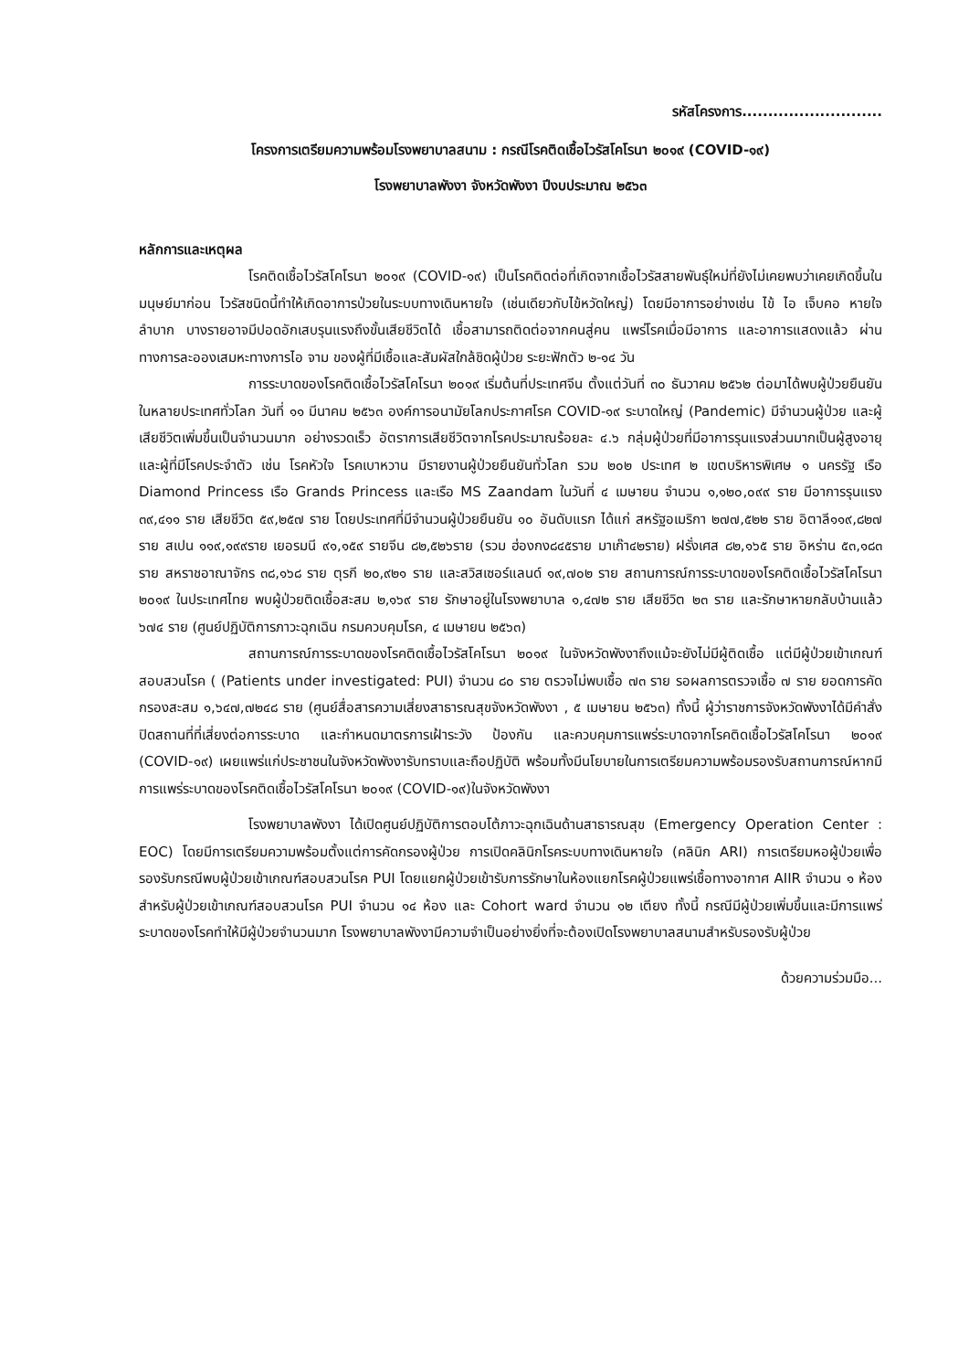รหัสโครงการ...........................
โครงการเตรียมความพร้อมโรงพยาบาลสนาม : กรณีโรคติดเชื้อไวรัสโคโรนา ๒๐๑๙ (COVID-๑๙)
โรงพยาบาลพังงา จังหวัดพังงา ปีงบประมาณ ๒๕๖๓
หลักการและเหตุผล
โรคติดเชื้อไวรัสโคโรนา ๒๐๑๙ (COVID-๑๙) เป็นโรคติดต่อที่เกิดจากเชื้อไวรัสสายพันธุ์ใหม่ที่ยังไม่เคยพบว่าเคยเกิดขึ้นในมนุษย์มาก่อน ไวรัสชนิดนี้ทำให้เกิดอาการป่วยในระบบทางเดินหายใจ (เช่นเดียวกับไข้หวัดใหญ่) โดยมีอาการอย่างเช่น ไข้ ไอ เจ็บคอ หายใจลำบาก บางรายอาจมีปอดอักเสบรุนแรงถึงขั้นเสียชีวิตได้ เชื้อสามารถติดต่อจากคนสู่คน แพร่โรคเมื่อมีอาการ และอาการแสดงแล้ว ผ่านทางการละอองเสมหะทางการไอ จาม ของผู้ที่มีเชื้อและสัมผัสใกล้ชิดผู้ป่วย ระยะฟักตัว ๒-๑๔ วัน
การระบาดของโรคติดเชื้อไวรัสโคโรนา ๒๐๑๙ เริ่มต้นที่ประเทศจีน ตั้งแต่วันที่ ๓๐ ธันวาคม ๒๕๖๒ ต่อมาได้พบผู้ป่วยยืนยันในหลายประเทศทั่วโลก วันที่ ๑๑ มีนาคม ๒๕๖๓ องค์การอนามัยโลกประกาศโรค COVID-๑๙ ระบาดใหญ่ (Pandemic) มีจำนวนผู้ป่วย และผู้เสียชีวิตเพิ่มขึ้นเป็นจำนวนมาก อย่างรวดเร็ว อัตราการเสียชีวิตจากโรคประมาณร้อยละ ๔.๖ กลุ่มผู้ป่วยที่มีอาการรุนแรงส่วนมากเป็นผู้สูงอายุ และผู้ที่มีโรคประจำตัว เช่น โรคหัวใจ โรคเบาหวาน มีรายงานผู้ป่วยยืนยันทั่วโลก รวม ๒๐๒ ประเทศ ๒ เขตบริหารพิเศษ ๑ นครรัฐ เรือ Diamond Princess เรือ Grands Princess และเรือ MS Zaandam ในวันที่ ๔ เมษายน จำนวน ๑,๑๒๐,๐๙๙ ราย มีอาการรุนแรง ๓๙,๔๑๑ ราย เสียชีวิต ๕๙,๒๕๗ ราย โดยประเทศที่มีจำนวนผู้ป่วยยืนยัน ๑๐ อันดับแรก ได้แก่ สหรัฐอเมริกา ๒๗๗,๕๒๒ ราย อิตาลี๑๑๙,๘๒๗ ราย สเปน ๑๑๙,๑๙๙ราย เยอรมนี ๙๑,๑๕๙ รายจีน ๘๒,๕๒๖ราย (รวม ฮ่องกง๘๔๕ราย มาเก๊า๔๒ราย) ฝรั่งเศส ๘๒,๑๖๕ ราย อิหร่าน ๕๓,๑๘๓ ราย สหราชอาณาจักร ๓๘,๑๖๘ ราย ตุรกี ๒๐,๙๒๑ ราย และสวิสเซอร์แลนด์ ๑๙,๗๐๒ ราย สถานการณ์การระบาดของโรคติดเชื้อไวรัสโคโรนา ๒๐๑๙ ในประเทศไทย พบผู้ป่วยติดเชื้อสะสม ๒,๑๖๙ ราย รักษาอยู่ในโรงพยาบาล ๑,๔๗๒ ราย เสียชีวิต ๒๓ ราย และรักษาหายกลับบ้านแล้ว ๖๗๔ ราย (ศูนย์ปฏิบัติการภาวะฉุกเฉิน กรมควบคุมโรค, ๔ เมษายน ๒๕๖๓)
สถานการณ์การระบาดของโรคติดเชื้อไวรัสโคโรนา ๒๐๑๙ ในจังหวัดพังงาถึงแม้จะยังไม่มีผู้ติดเชื้อ แต่มีผู้ป่วยเข้าเกณฑ์สอบสวนโรค ( (Patients under investigated: PUI) จำนวน ๘๐ ราย ตรวจไม่พบเชื้อ ๗๓ ราย รอผลการตรวจเชื้อ ๗ ราย ยอดการคัดกรองสะสม ๑,๖๔๗,๗๒๔๘ ราย (ศูนย์สื่อสารความเสี่ยงสาธารณสุขจังหวัดพังงา , ๕ เมษายน ๒๕๖๓) ทั้งนี้ ผู้ว่าราชการจังหวัดพังงาได้มีคำสั่งปิดสถานที่ที่เสี่ยงต่อการระบาด และกำหนดมาตรการเฝ้าระวัง ป้องกัน และควบคุมการแพร่ระบาดจากโรคติดเชื้อไวรัสโคโรนา ๒๐๑๙ (COVID-๑๙) เผยแพร่แก่ประชาชนในจังหวัดพังงารับทราบและถือปฏิบัติ พร้อมทั้งมีนโยบายในการเตรียมความพร้อมรองรับสถานการณ์หากมีการแพร่ระบาดของโรคติดเชื้อไวรัสโคโรนา ๒๐๑๙ (COVID-๑๙)ในจังหวัดพังงา
โรงพยาบาลพังงา ได้เปิดศูนย์ปฏิบัติการตอบโต้ภาวะฉุกเฉินด้านสาธารณสุข (Emergency Operation Center : EOC) โดยมีการเตรียมความพร้อมตั้งแต่การคัดกรองผู้ป่วย การเปิดคลินิกโรคระบบทางเดินหายใจ (คลินิก ARI) การเตรียมหอผู้ป่วยเพื่อรองรับกรณีพบผู้ป่วยเข้าเกณฑ์สอบสวนโรค PUI โดยแยกผู้ป่วยเข้ารับการรักษาในห้องแยกโรคผู้ป่วยแพร่เชื้อทางอากาศ AIIR จำนวน ๑ ห้อง สำหรับผู้ป่วยเข้าเกณฑ์สอบสวนโรค PUI จำนวน ๑๔ ห้อง และ Cohort ward จำนวน ๑๒ เตียง ทั้งนี้ กรณีมีผู้ป่วยเพิ่มขึ้นและมีการแพร่ระบาดของโรคทำให้มีผู้ป่วยจำนวนมาก โรงพยาบาลพังงามีความจำเป็นอย่างยิ่งที่จะต้องเปิดโรงพยาบาลสนามสำหรับรองรับผู้ป่วย
ด้วยความร่วมมือ...